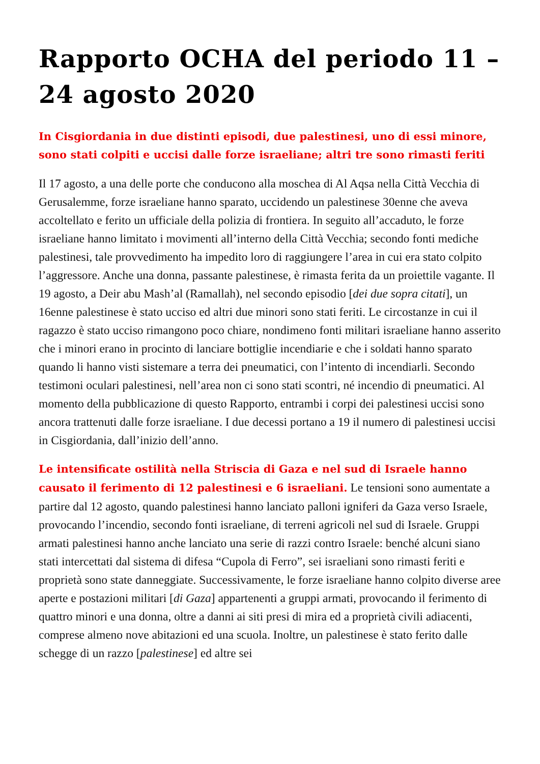Rapporto OCHA del periodo 11 – 24 agosto 2020
In Cisgiordania in due distinti episodi, due palestinesi, uno di essi minore, sono stati colpiti e uccisi dalle forze israeliane; altri tre sono rimasti feriti
Il 17 agosto, a una delle porte che conducono alla moschea di Al Aqsa nella Città Vecchia di Gerusalemme, forze israeliane hanno sparato, uccidendo un palestinese 30enne che aveva accoltellato e ferito un ufficiale della polizia di frontiera. In seguito all’accaduto, le forze israeliane hanno limitato i movimenti all’interno della Città Vecchia; secondo fonti mediche palestinesi, tale provvedimento ha impedito loro di raggiungere l’area in cui era stato colpito l’aggressore. Anche una donna, passante palestinese, è rimasta ferita da un proiettile vagante. Il 19 agosto, a Deir abu Mash’al (Ramallah), nel secondo episodio [dei due sopra citati], un 16enne palestinese è stato ucciso ed altri due minori sono stati feriti. Le circostanze in cui il ragazzo è stato ucciso rimangono poco chiare, nondimeno fonti militari israeliane hanno asserito che i minori erano in procinto di lanciare bottiglie incendiarie e che i soldati hanno sparato quando li hanno visti sistemare a terra dei pneumatici, con l’intento di incendiarli. Secondo testimoni oculari palestinesi, nell’area non ci sono stati scontri, né incendio di pneumatici. Al momento della pubblicazione di questo Rapporto, entrambi i corpi dei palestinesi uccisi sono ancora trattenuti dalle forze israeliane. I due decessi portano a 19 il numero di palestinesi uccisi in Cisgiordania, dall’inizio dell’anno.
Le intensificate ostilità nella Striscia di Gaza e nel sud di Israele hanno causato il ferimento di 12 palestinesi e 6 israeliani. Le tensioni sono aumentate a partire dal 12 agosto, quando palestinesi hanno lanciato palloni igniferi da Gaza verso Israele, provocando l’incendio, secondo fonti israeliane, di terreni agricoli nel sud di Israele. Gruppi armati palestinesi hanno anche lanciato una serie di razzi contro Israele: benché alcuni siano stati intercettati dal sistema di difesa “Cupola di Ferro”, sei israeliani sono rimasti feriti e proprietà sono state danneggiate. Successivamente, le forze israeliane hanno colpito diverse aree aperte e postazioni militari [di Gaza] appartenenti a gruppi armati, provocando il ferimento di quattro minori e una donna, oltre a danni ai siti presi di mira ed a proprietà civili adiacenti, comprese almeno nove abitazioni ed una scuola. Inoltre, un palestinese è stato ferito dalle schegge di un razzo [palestinese] ed altre sei